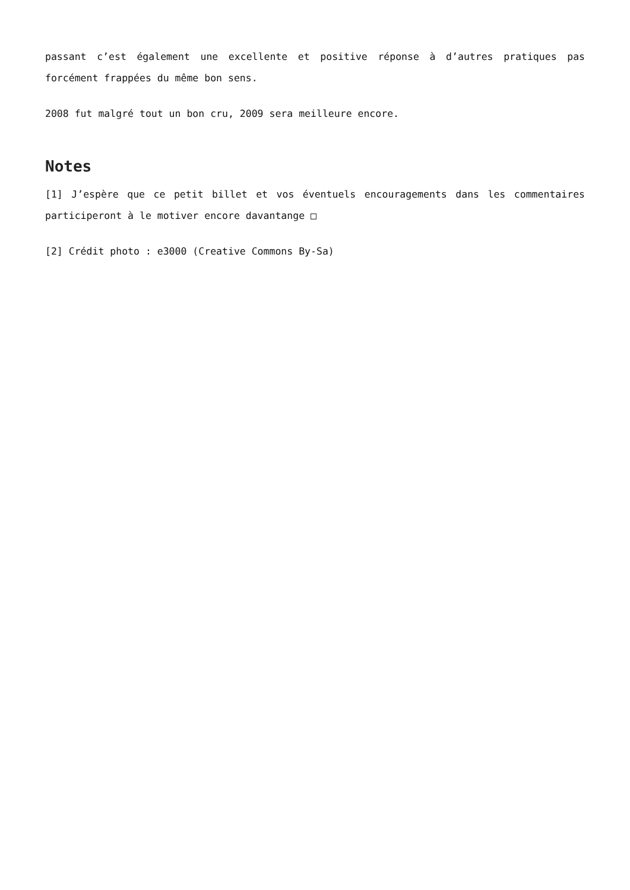passant c’est également une excellente et positive réponse à d’autres pratiques pas forcément frappées du même bon sens.
2008 fut malgré tout un bon cru, 2009 sera meilleure encore.
Notes
[1] J’espère que ce petit billet et vos éventuels encouragements dans les commentaires participeront à le motiver encore davantange □
[2] Crédit photo : e3000 (Creative Commons By-Sa)